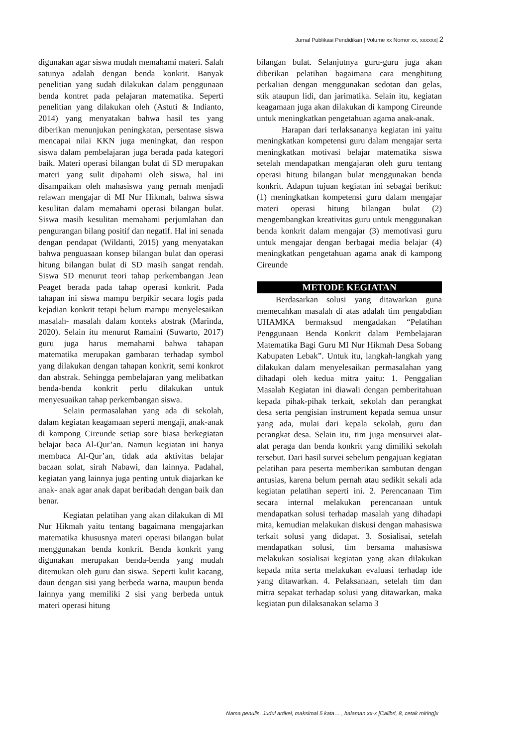Jurnal Publikasi Pendidikan | Volume xx Nomor xx, xxxxxx| 2
digunakan agar siswa mudah memahami materi. Salah satunya adalah dengan benda konkrit. Banyak penelitian yang sudah dilakukan dalam penggunaan benda kontret pada pelajaran matematika. Seperti penelitian yang dilakukan oleh (Astuti & Indianto, 2014) yang menyatakan bahwa hasil tes yang diberikan menunjukan peningkatan, persentase siswa mencapai nilai KKN juga meningkat, dan respon siswa dalam pembelajaran juga berada pada kategori baik. Materi operasi bilangan bulat di SD merupakan materi yang sulit dipahami oleh siswa, hal ini disampaikan oleh mahasiswa yang pernah menjadi relawan mengajar di MI Nur Hikmah, bahwa siswa kesulitan dalam memahami operasi bilangan bulat. Siswa masih kesulitan memahami perjumlahan dan pengurangan bilang positif dan negatif. Hal ini senada dengan pendapat (Wildanti, 2015) yang menyatakan bahwa penguasaan konsep bilangan bulat dan operasi hitung bilangan bulat di SD masih sangat rendah. Siswa SD menurut teori tahap perkembangan Jean Peaget berada pada tahap operasi konkrit. Pada tahapan ini siswa mampu berpikir secara logis pada kejadian konkrit tetapi belum mampu menyelesaikan masalah- masalah dalam konteks abstrak (Marinda, 2020). Selain itu menurut Ramaini (Suwarto, 2017) guru juga harus memahami bahwa tahapan matematika merupakan gambaran terhadap symbol yang dilakukan dengan tahapan konkrit, semi konkrot dan abstrak. Sehingga pembelajaran yang melibatkan benda-benda konkrit perlu dilakukan untuk menyesuaikan tahap perkembangan siswa.
Selain permasalahan yang ada di sekolah, dalam kegiatan keagamaan seperti mengaji, anak-anak di kampong Cireunde setiap sore biasa berkegiatan belajar baca Al-Qur’an. Namun kegiatan ini hanya membaca Al-Qur’an, tidak ada aktivitas belajar bacaan solat, sirah Nabawi, dan lainnya. Padahal, kegiatan yang lainnya juga penting untuk diajarkan ke anak- anak agar anak dapat beribadah dengan baik dan benar.
Kegiatan pelatihan yang akan dilakukan di MI Nur Hikmah yaitu tentang bagaimana mengajarkan matematika khususnya materi operasi bilangan bulat menggunakan benda konkrit. Benda konkrit yang digunakan merupakan benda-benda yang mudah ditemukan oleh guru dan siswa. Seperti kulit kacang, daun dengan sisi yang berbeda warna, maupun benda lainnya yang memiliki 2 sisi yang berbeda untuk materi operasi hitung
bilangan bulat. Selanjutnya guru-guru juga akan diberikan pelatihan bagaimana cara menghitung perkalian dengan menggunakan sedotan dan gelas, stik ataupun lidi, dan jarimatika. Selain itu, kegiatan keagamaan juga akan dilakukan di kampong Cireunde untuk meningkatkan pengetahuan agama anak-anak.
Harapan dari terlaksananya kegiatan ini yaitu meningkatkan kompetensi guru dalam mengajar serta meningkatkan motivasi belajar matematika siswa setelah mendapatkan mengajaran oleh guru tentang operasi hitung bilangan bulat menggunakan benda konkrit. Adapun tujuan kegiatan ini sebagai berikut: (1) meningkatkan kompetensi guru dalam mengajar materi operasi hitung bilangan bulat (2) mengembangkan kreativitas guru untuk menggunakan benda konkrit dalam mengajar (3) memotivasi guru untuk mengajar dengan berbagai media belajar (4) meningkatkan pengetahuan agama anak di kampong Cireunde
METODE KEGIATAN
Berdasarkan solusi yang ditawarkan guna memecahkan masalah di atas adalah tim pengabdian UHAMKA bermaksud mengadakan “Pelatihan Penggunaan Benda Konkrit dalam Pembelajaran Matematika Bagi Guru MI Nur Hikmah Desa Sobang Kabupaten Lebak”. Untuk itu, langkah-langkah yang dilakukan dalam menyelesaikan permasalahan yang dihadapi oleh kedua mitra yaitu: 1. Penggalian Masalah Kegiatan ini diawali dengan pemberitahuan kepada pihak-pihak terkait, sekolah dan perangkat desa serta pengisian instrument kepada semua unsur yang ada, mulai dari kepala sekolah, guru dan perangkat desa. Selain itu, tim juga mensurvei alat-alat peraga dan benda konkrit yang dimiliki sekolah tersebut. Dari hasil survei sebelum pengajuan kegiatan pelatihan para peserta memberikan sambutan dengan antusias, karena belum pernah atau sedikit sekali ada kegiatan pelatihan seperti ini. 2. Perencanaan Tim secara internal melakukan perencanaan untuk mendapatkan solusi terhadap masalah yang dihadapi mita, kemudian melakukan diskusi dengan mahasiswa terkait solusi yang didapat. 3. Sosialisai, setelah mendapatkan solusi, tim bersama mahasiswa melakukan sosialisai kegiatan yang akan dilakukan kepada mita serta melakukan evaluasi terhadap ide yang ditawarkan. 4. Pelaksanaan, setelah tim dan mitra sepakat terhadap solusi yang ditawarkan, maka kegiatan pun dilaksanakan selama 3
Nama penulis. Judul artikel, maksimal 5 kata… , halaman xx-x [Calibri, 8, cetak miring]x